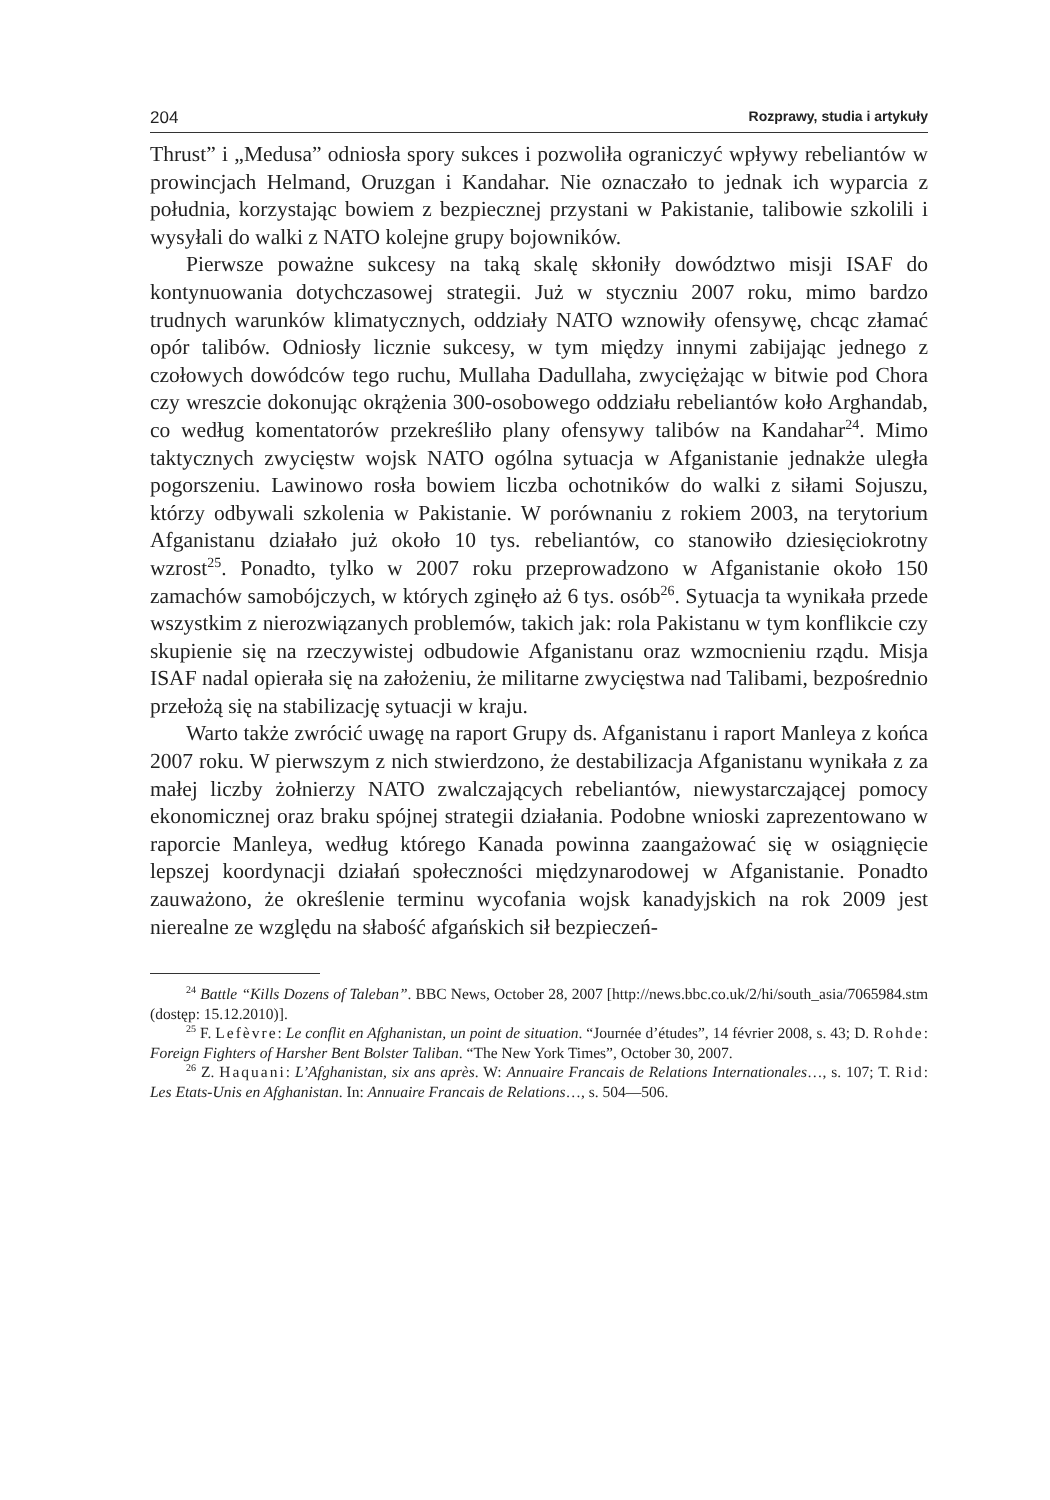204 Rozprawy, studia i artykuły
Thrust” i „Medusa” odniosła spory sukces i pozwoliła ograniczyć wpływy rebeliantów w prowincjach Helmand, Oruzgan i Kandahar. Nie oznaczało to jednak ich wyparcia z południa, korzystając bowiem z bezpiecznej przystani w Pakistanie, talibowie szkolili i wysyłali do walki z NATO kolejne grupy bojowników.
Pierwsze poważne sukcesy na taką skalę skłoniły dowództwo misji ISAF do kontynuowania dotychczasowej strategii. Już w styczniu 2007 roku, mimo bardzo trudnych warunków klimatycznych, oddziały NATO wznowiły ofensywę, chcąc złamać opór talibów. Odniosły licznie sukcesy, w tym między innymi zabijając jednego z czołowych dowódców tego ruchu, Mullaha Dadullaha, zwyciężając w bitwie pod Chora czy wreszcie dokonując okrążenia 300-osobowego oddziału rebeliantów koło Arghandab, co według komentatorów przekreśliło plany ofensywy talibów na Kandahar<sup>24</sup>. Mimo taktycznych zwycięstw wojsk NATO ogólna sytuacja w Afganistanie jednakże uległa pogorszeniu. Lawinowo rosła bowiem liczba ochotników do walki z siłami Sojuszu, którzy odbywali szkolenia w Pakistanie. W porównaniu z rokiem 2003, na terytorium Afganistanu działało już około 10 tys. rebeliantów, co stanowiło dziesięciokrotny wzrost<sup>25</sup>. Ponadto, tylko w 2007 roku przeprowadzono w Afganistanie około 150 zamachów samobójczych, w których zginęło aż 6 tys. osób<sup>26</sup>. Sytuacja ta wynikała przede wszystkim z nierozwiązanych problemów, takich jak: rola Pakistanu w tym konflikcie czy skupienie się na rzeczywistej odbudowie Afganistanu oraz wzmocnieniu rządu. Misja ISAF nadal opierała się na założeniu, że militarne zwycięstwa nad Talibami, bezpośrednio przełożą się na stabilizację sytuacji w kraju.
Warto także zwrócić uwagę na raport Grupy ds. Afganistanu i raport Manleya z końca 2007 roku. W pierwszym z nich stwierdzono, że destabilizacja Afganistanu wynikała z za małej liczby żołnierzy NATO zwalczających rebeliantów, niewystarczającej pomocy ekonomicznej oraz braku spójnej strategii działania. Podobne wnioski zaprezentowano w raporcie Manleya, według którego Kanada powinna zaangażować się w osiągnięcie lepszej koordynacji działań społeczności międzynarodowej w Afganistanie. Ponadto zauważono, że określenie terminu wycofania wojsk kanadyjskich na rok 2009 jest nierealne ze względu na słabość afgańskich sił bezpieczeń-
<sup>24</sup> Battle “Kills Dozens of Taleban”. BBC News, October 28, 2007 [http://news.bbc.co.uk/2/hi/south_asia/7065984.stm (dostęp: 15.12.2010)].
<sup>25</sup> F. Lefèvre: Le conflit en Afghanistan, un point de situation. “Journée d’études”, 14 février 2008, s. 43; D. Rohde: Foreign Fighters of Harsher Bent Bolster Taliban. “The New York Times”, October 30, 2007.
<sup>26</sup> Z. Haquani: L’Afghanistan, six ans après. W: Annuaire Francais de Relations Internationales…, s. 107; T. Rid: Les Etats-Unis en Afghanistan. In: Annuaire Francais de Relations…, s. 504—506.